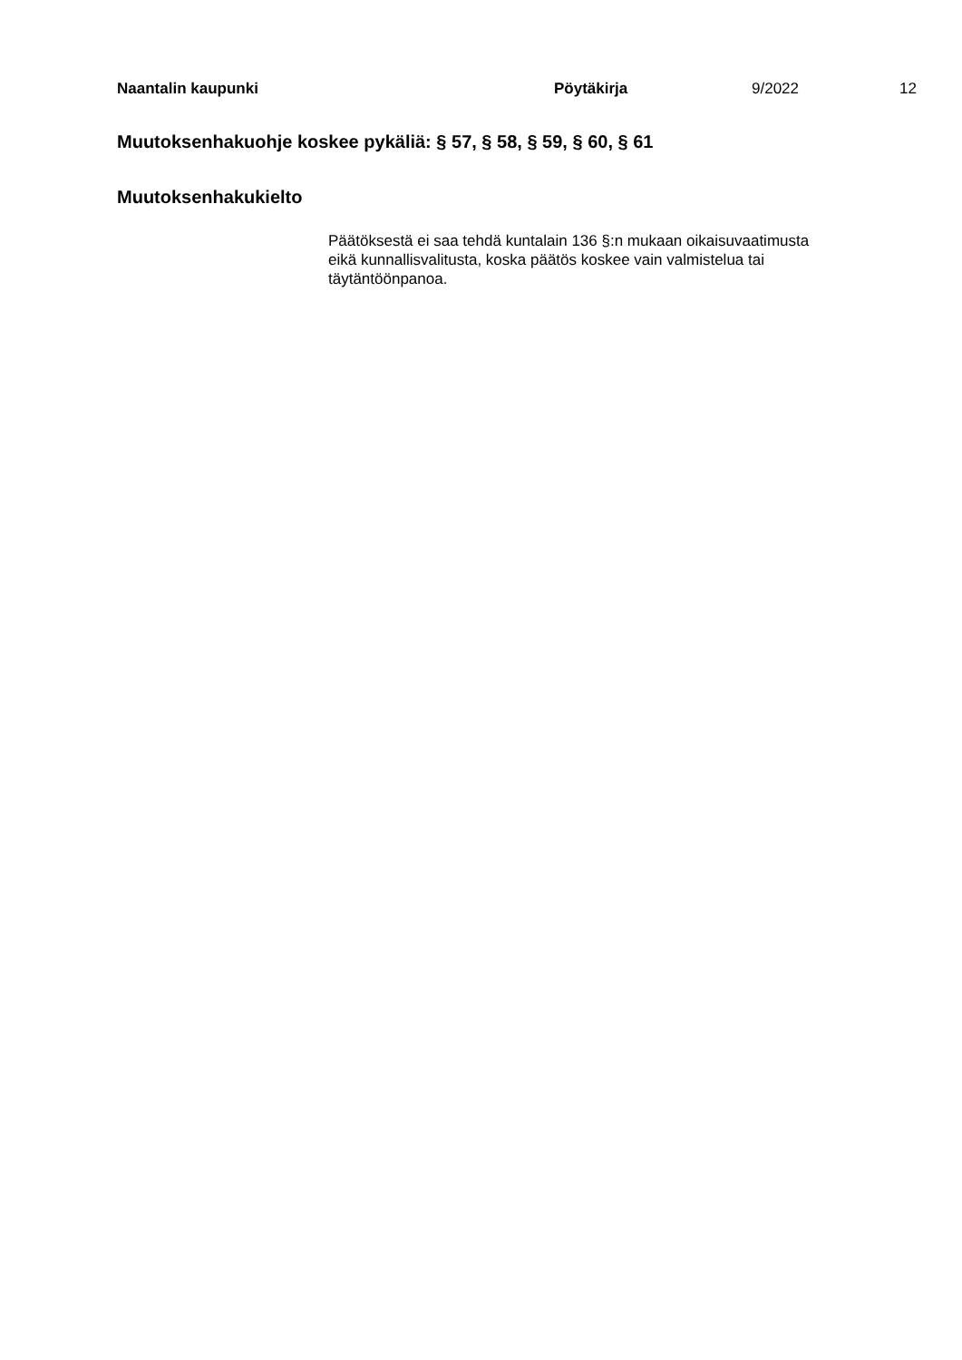Naantalin kaupunki Pöytäkirja 9/2022 12
Muutoksenhakuohje koskee pykäliä: § 57, § 58, § 59, § 60, § 61
Muutoksenhakukielto
Päätöksestä ei saa tehdä kuntalain 136 §:n mukaan oikaisuvaatimusta eikä kunnallisvalitusta, koska päätös koskee vain valmistelua tai täytäntöönpanoa.